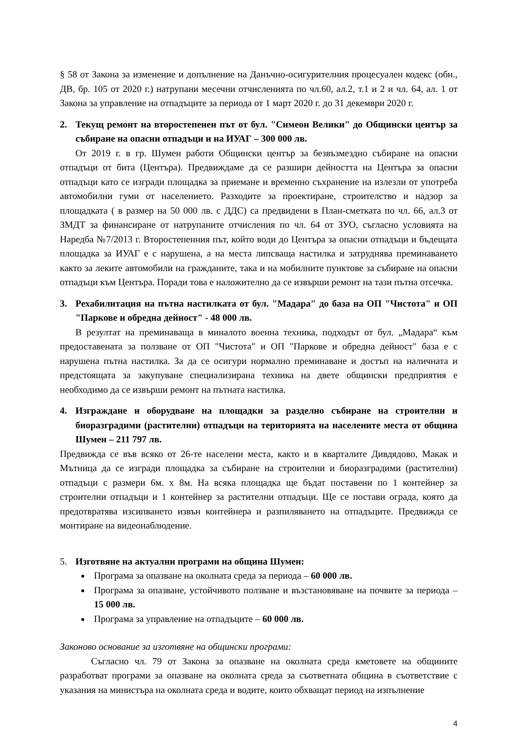§ 58 от Закона за изменение и допълнение на Данъчно-осигурителния процесуален кодекс (обн., ДВ, бр. 105 от 2020 г.) натрупани месечни отчисленията по чл.60, ал.2, т.1 и 2 и чл. 64, ал. 1 от Закона за управление на отпадъците за периода от 1 март 2020 г. до 31 декември 2020 г.
2. Текущ ремонт на второстепенен път от бул. "Симеон Велики" до Общински център за събиране на опасни отпадъци и на ИУАГ – 300 000 лв.
От 2019 г. в гр. Шумен работи Общински център за безвъзмездно събиране на опасни отпадъци от бита (Центъра). Предвиждаме да се разшири дейността на Центъра за опасни отпадъци като се изгради площадка за приемане и временно съхранение на излезли от употреба автомобилни гуми от населението. Разходите за проектиране, строителство и надзор за площадката ( в размер на 50 000 лв. с ДДС) са предвидени в План-сметката по чл. 66, ал.3 от ЗМДТ за финансиране от натрупаните отчисления по чл. 64 от ЗУО, съгласно условията на Наредба №7/2013 г. Второстепенния път, който води до Центъра за опасни отпадъци и бъдещата площадка за ИУАГ е с нарушена, а на места липсваща настилка и затруднява преминаването както за леките автомобили на гражданите, така и на мобилните пунктове за събиране на опасни отпадъци към Центъра. Поради това е наложително да се извърши ремонт на тази пътна отсечка.
3. Рехабилитация на пътна настилката от бул. "Мадара" до база на ОП "Чистота" и ОП "Паркове и обредна дейност" - 48 000 лв.
В резултат на преминаваща в миналото военна техника, подходът от бул. „Мадара“ към предоставената за ползване от ОП "Чистота" и ОП "Паркове и обредна дейност" база е с нарушена пътна настилка. За да се осигури нормално преминаване и достъп на наличната и предстоящата за закупуване специализирана техника на двете общински предприятия е необходимо да се извърши ремонт на пътната настилка.
4. Изграждане и оборудване на площадки за разделно събиране на строителни и биоразградими (растителни) отпадъци на територията на населените места от община Шумен – 211 797 лв.
Предвижда се във всяко от 26-те населени места, както и в кварталите Дивдядово, Макак и Мътница да се изгради площадка за събиране на строителни и биоразградими (растителни) отпадъци с размери 6м. х 8м. На всяка площадка ще бъдат поставени по 1 контейнер за строителни отпадъци и 1 контейнер за растителни отпадъци. Ще се постави ограда, която да предотвратява изсипването извън контейнера и разпиляването на отпадъците. Предвижда се монтиране на видеонаблюдение.
5. Изготвяне на актуални програми на община Шумен:
Програма за опазване на околната среда за периода – 60 000 лв.
Програма за опазване, устойчивото ползване и възстановяване на почвите за периода – 15 000 лв.
Програма за управление на отпадъците – 60 000 лв.
Законово основание за изготвяне на общински програми:
Съгласно чл. 79 от Закона за опазване на околната среда кметовете на общините разработват програми за опазване на околната среда за съответната община в съответствие с указания на министъра на околната среда и водите, които обхващат период на изпълнение
4